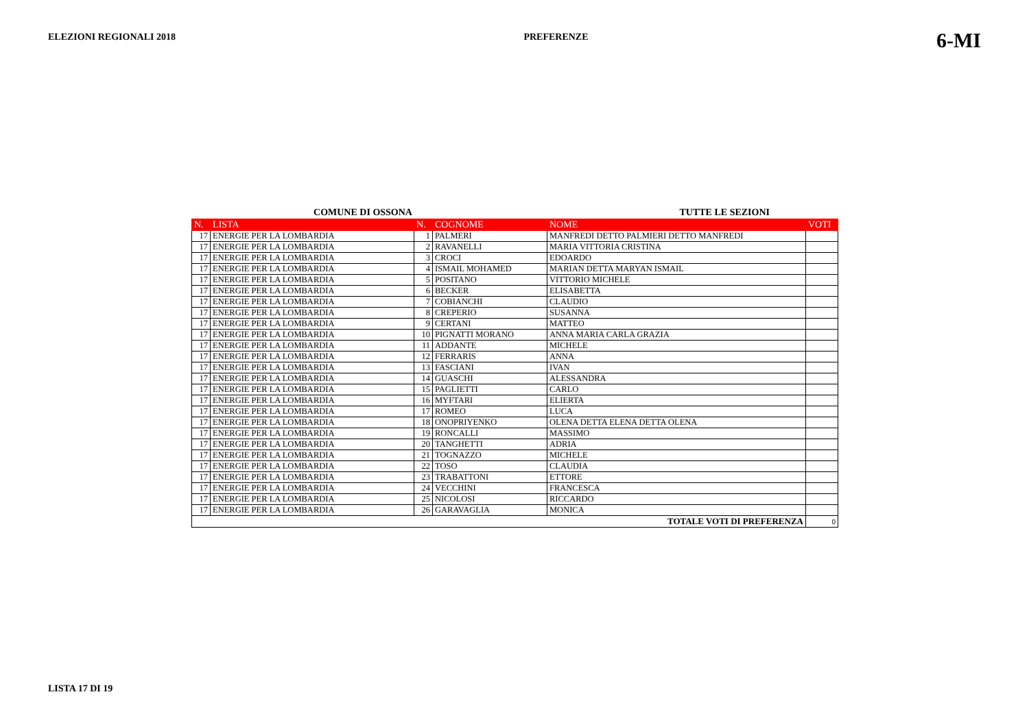ELEZIONI REGIONALI 2018 PREFERENZE 6-MI
COMUNE DI OSSONA TUTTE LE SEZIONI
| N. | LISTA | N. | COGNOME | NOME | VOTI |
| --- | --- | --- | --- | --- | --- |
| 17 | ENERGIE PER LA LOMBARDIA | 1 | PALMERI | MANFREDI DETTO PALMIERI DETTO MANFREDI | |
| 17 | ENERGIE PER LA LOMBARDIA | 2 | RAVANELLI | MARIA VITTORIA CRISTINA | |
| 17 | ENERGIE PER LA LOMBARDIA | 3 | CROCI | EDOARDO | |
| 17 | ENERGIE PER LA LOMBARDIA | 4 | ISMAIL MOHAMED | MARIAN DETTA MARYAN ISMAIL | |
| 17 | ENERGIE PER LA LOMBARDIA | 5 | POSITANO | VITTORIO MICHELE | |
| 17 | ENERGIE PER LA LOMBARDIA | 6 | BECKER | ELISABETTA | |
| 17 | ENERGIE PER LA LOMBARDIA | 7 | COBIANCHI | CLAUDIO | |
| 17 | ENERGIE PER LA LOMBARDIA | 8 | CREPERIO | SUSANNA | |
| 17 | ENERGIE PER LA LOMBARDIA | 9 | CERTANI | MATTEO | |
| 17 | ENERGIE PER LA LOMBARDIA | 10 | PIGNATTI MORANO | ANNA MARIA CARLA GRAZIA | |
| 17 | ENERGIE PER LA LOMBARDIA | 11 | ADDANTE | MICHELE | |
| 17 | ENERGIE PER LA LOMBARDIA | 12 | FERRARIS | ANNA | |
| 17 | ENERGIE PER LA LOMBARDIA | 13 | FASCIANI | IVAN | |
| 17 | ENERGIE PER LA LOMBARDIA | 14 | GUASCHI | ALESSANDRA | |
| 17 | ENERGIE PER LA LOMBARDIA | 15 | PAGLIETTI | CARLO | |
| 17 | ENERGIE PER LA LOMBARDIA | 16 | MYFTARI | ELIERTA | |
| 17 | ENERGIE PER LA LOMBARDIA | 17 | ROMEO | LUCA | |
| 17 | ENERGIE PER LA LOMBARDIA | 18 | ONOPRIYENKO | OLENA DETTA ELENA DETTA OLENA | |
| 17 | ENERGIE PER LA LOMBARDIA | 19 | RONCALLI | MASSIMO | |
| 17 | ENERGIE PER LA LOMBARDIA | 20 | TANGHETTI | ADRIA | |
| 17 | ENERGIE PER LA LOMBARDIA | 21 | TOGNAZZO | MICHELE | |
| 17 | ENERGIE PER LA LOMBARDIA | 22 | TOSO | CLAUDIA | |
| 17 | ENERGIE PER LA LOMBARDIA | 23 | TRABATTONI | ETTORE | |
| 17 | ENERGIE PER LA LOMBARDIA | 24 | VECCHINI | FRANCESCA | |
| 17 | ENERGIE PER LA LOMBARDIA | 25 | NICOLOSI | RICCARDO | |
| 17 | ENERGIE PER LA LOMBARDIA | 26 | GARAVAGLIA | MONICA | |
| TOTALE VOTI DI PREFERENZA | | | | | 0 |
LISTA 17 DI 19